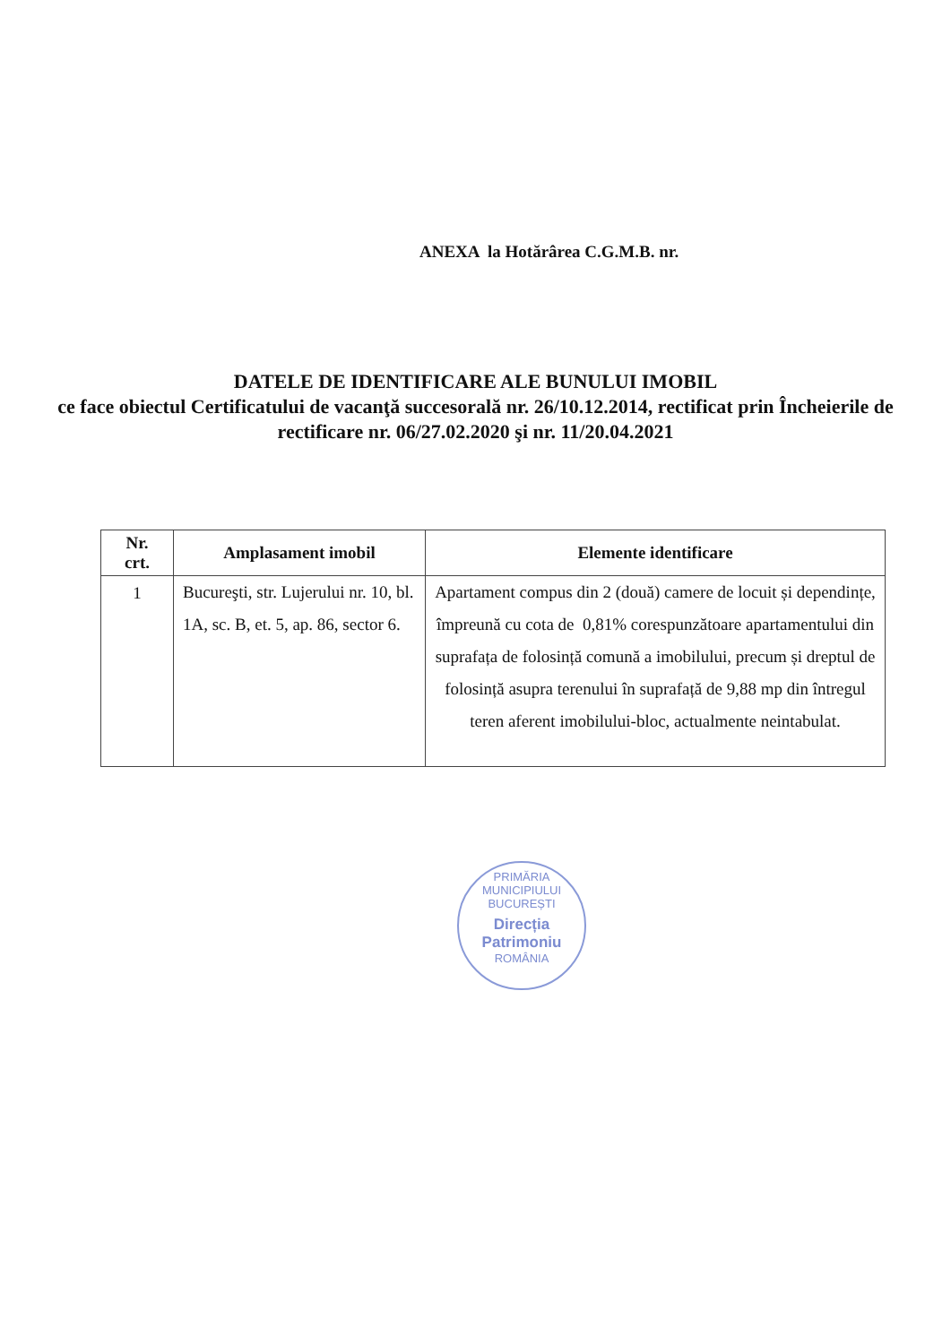ANEXA la Hotărârea C.G.M.B. nr.
DATELE DE IDENTIFICARE ALE BUNULUI IMOBIL
ce face obiectul Certificatului de vacanţă succesorală nr. 26/10.12.2014, rectificat prin Încheierile de rectificare nr. 06/27.02.2020 şi nr. 11/20.04.2021
| Nr. crt. | Amplasament imobil | Elemente identificare |
| --- | --- | --- |
| 1 | Bucureşti, str. Lujerului nr. 10, bl. 1A, sc. B, et. 5, ap. 86, sector 6. | Apartament compus din 2 (două) camere de locuit și dependințe, împreună cu cota de 0,81% corespunzătoare apartamentului din suprafața de folosință comună a imobilului, precum și dreptul de folosință asupra terenului în suprafață de 9,88 mp din întregul teren aferent imobilului-bloc, actualmente neintabulat. |
PRIMĂRIA MUNICIPIULUI BUCUREȘTI
Direcția Patrimoniu
ROMÂNIA